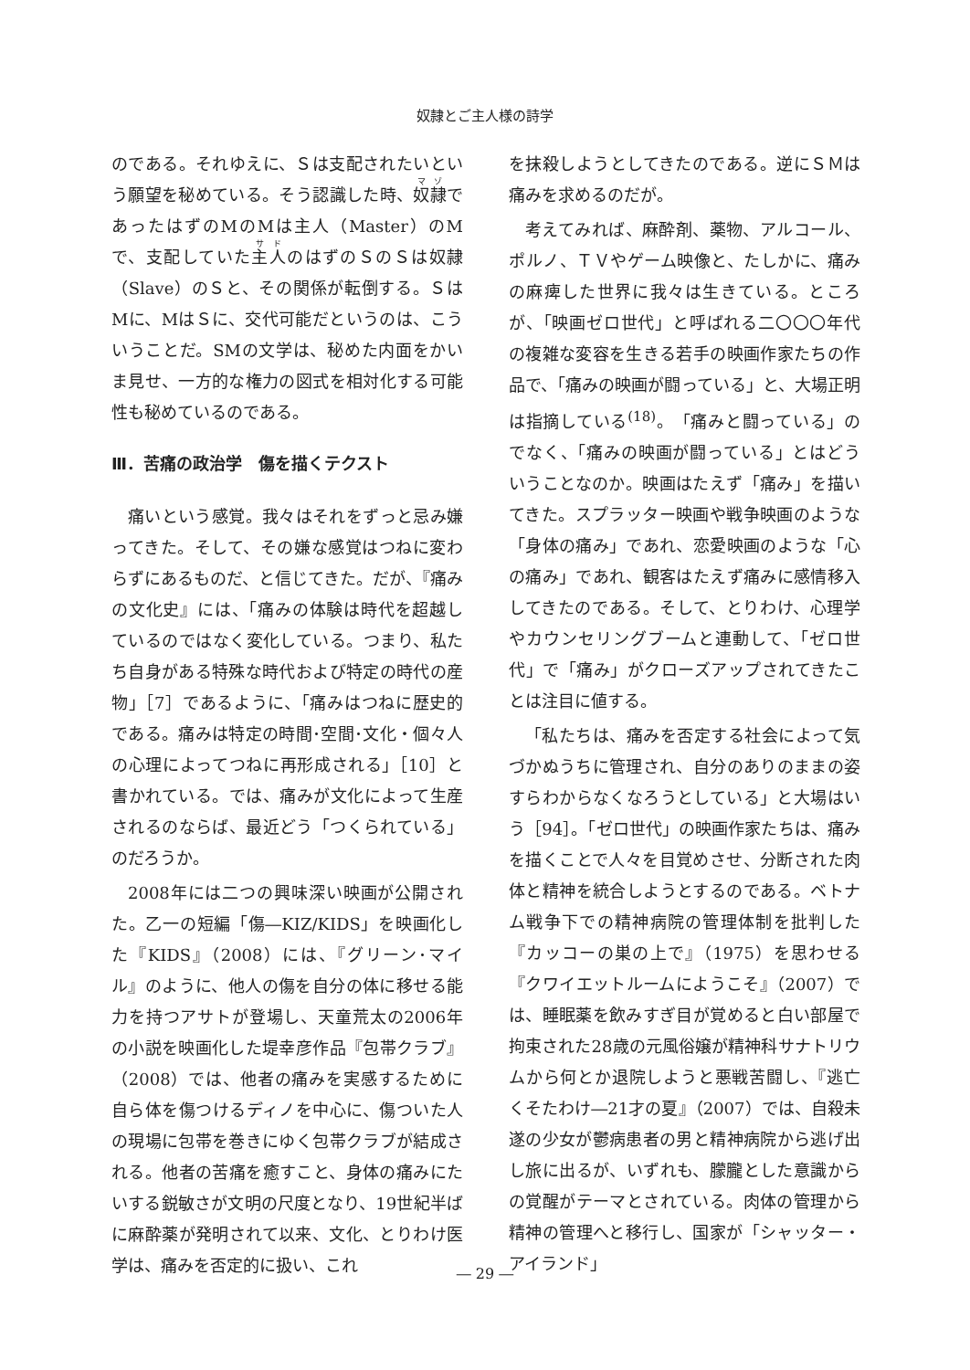奴隷とご主人様の詩学
のである。それゆえに、Ｓは支配されたいという願望を秘めている。そう認識した時、奴隷であったはずのMのMは主人（Master）のMで、支配していた主人のはずのＳのＳは奴隷（Slave）のＳと、その関係が転倒する。ＳはMに、MはＳに、交代可能だというのは、こういうことだ。SMの文学は、秘めた内面をかいま見せ、一方的な権力の図式を相対化する可能性も秘めているのである。
Ⅲ．苦痛の政治学　傷を描くテクスト
痛いという感覚。我々はそれをずっと忌み嫌ってきた。そして、その嫌な感覚はつねに変わらずにあるものだ、と信じてきた。だが、『痛みの文化史』には、「痛みの体験は時代を超越しているのではなく変化している。つまり、私たち自身がある特殊な時代および特定の時代の産物」［7］であるように、「痛みはつねに歴史的である。痛みは特定の時間･空間･文化・個々人の心理によってつねに再形成される」［10］と書かれている。では、痛みが文化によって生産されるのならば、最近どう「つくられている」のだろうか。
2008年には二つの興味深い映画が公開された。乙一の短編「傷―KIZ/KIDS」を映画化した『KIDS』（2008）には、『グリーン･マイル』のように、他人の傷を自分の体に移せる能力を持つアサトが登場し、天童荒太の2006年の小説を映画化した堤幸彦作品『包帯クラブ』（2008）では、他者の痛みを実感するために自ら体を傷つけるディノを中心に、傷ついた人の現場に包帯を巻きにゆく包帯クラブが結成される。他者の苦痛を癒すこと、身体の痛みにたいする鋭敏さが文明の尺度となり、19世紀半ばに麻酔薬が発明されて以来、文化、とりわけ医学は、痛みを否定的に扱い、これ
を抹殺しようとしてきたのである。逆にＳＭは痛みを求めるのだが。
考えてみれば、麻酔剤、薬物、アルコール、ポルノ、ＴＶやゲーム映像と、たしかに、痛みの麻痺した世界に我々は生きている。ところが、「映画ゼロ世代」と呼ばれる二〇〇〇年代の複雑な変容を生きる若手の映画作家たちの作品で、「痛みの映画が闘っている」と、大場正明は指摘している<sup>(18)</sup>。「痛みと闘っている」のでなく、「痛みの映画が闘っている」とはどういうことなのか。映画はたえず「痛み」を描いてきた。スプラッター映画や戦争映画のような「身体の痛み」であれ、恋愛映画のような「心の痛み」であれ、観客はたえず痛みに感情移入してきたのである。そして、とりわけ、心理学やカウンセリングブームと連動して、「ゼロ世代」で「痛み」がクローズアップされてきたことは注目に値する。
「私たちは、痛みを否定する社会によって気づかぬうちに管理され、自分のありのままの姿すらわからなくなろうとしている」と大場はいう［94］。「ゼロ世代」の映画作家たちは、痛みを描くことで人々を目覚めさせ、分断された肉体と精神を統合しようとするのである。ベトナム戦争下での精神病院の管理体制を批判した『カッコーの巣の上で』（1975）を思わせる『クワイエットルームにようこそ』（2007）では、睡眠薬を飲みすぎ目が覚めると白い部屋で拘束された28歳の元風俗嬢が精神科サナトリウムから何とか退院しようと悪戦苦闘し、『逃亡くそたわけ―21才の夏』（2007）では、自殺未遂の少女が鬱病患者の男と精神病院から逃げ出し旅に出るが、いずれも、朦朧とした意識からの覚醒がテーマとされている。肉体の管理から精神の管理へと移行し、国家が「シャッター・アイランド」
― 29 ―